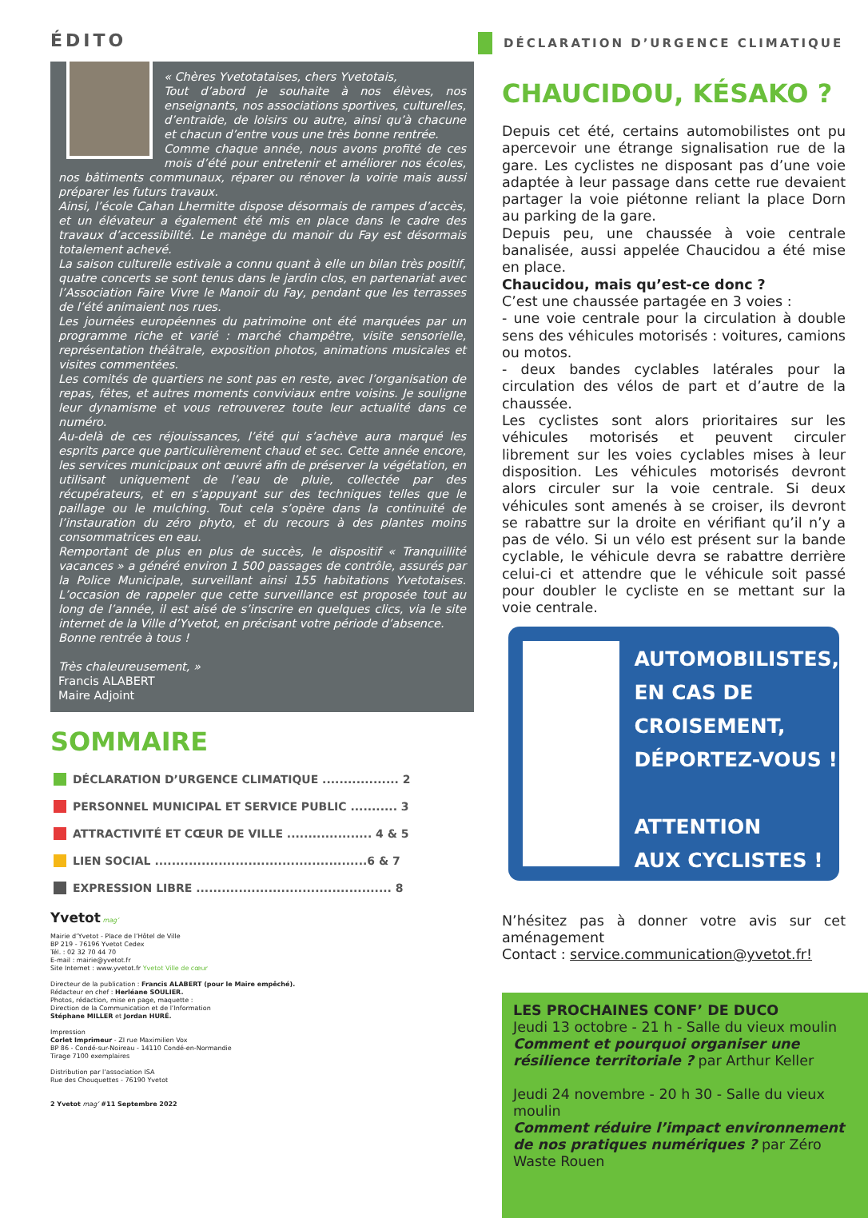ÉDITO
« Chères Yvetotataises, chers Yvetotais,
Tout d’abord je souhaite à nos élèves, nos enseignants, nos associations sportives, culturelles, d’entraide, de loisirs ou autre, ainsi qu’à chacune et chacun d’entre vous une très bonne rentrée.
Comme chaque année, nous avons profité de ces mois d’été pour entretenir et améliorer nos écoles, nos bâtiments communaux, réparer ou rénover la voirie mais aussi préparer les futurs travaux.
Ainsi, l’école Cahan Lhermitte dispose désormais de rampes d’accès, et un élévateur a également été mis en place dans le cadre des travaux d’accessibilité. Le manège du manoir du Fay est désormais totalement achevé.
La saison culturelle estivale a connu quant à elle un bilan très positif, quatre concerts se sont tenus dans le jardin clos, en partenariat avec l’Association Faire Vivre le Manoir du Fay, pendant que les terrasses de l’été animaient nos rues.
Les journées européennes du patrimoine ont été marquées par un programme riche et varié : marché champêtre, visite sensorielle, représentation théâtrale, exposition photos, animations musicales et visites commentées.
Les comités de quartiers ne sont pas en reste, avec l’organisation de repas, fêtes, et autres moments conviviaux entre voisins. Je souligne leur dynamisme et vous retrouverez toute leur actualité dans ce numéro.
Au-delà de ces réjouissances, l’été qui s’achève aura marqué les esprits parce que particulièrement chaud et sec. Cette année encore, les services municipaux ont œuvré afin de préserver la végétation, en utilisant uniquement de l’eau de pluie, collectée par des récupérateurs, et en s’appuyant sur des techniques telles que le paillage ou le mulching. Tout cela s’opère dans la continuité de l’instauration du zéro phyto, et du recours à des plantes moins consommatrices en eau.
Remportant de plus en plus de succès, le dispositif « Tranquillité vacances » a généré environ 1 500 passages de contrôle, assurés par la Police Municipale, surveillant ainsi 155 habitations Yvetotaises. L’occasion de rappeler que cette surveillance est proposée tout au long de l’année, il est aisé de s’inscrire en quelques clics, via le site internet de la Ville d’Yvetot, en précisant votre période d’absence.
Bonne rentrée à tous !
Très chaleureusement, »
Francis ALABERT
Maire Adjoint
SOMMAIRE
DÉCLARATION D’URGENCE CLIMATIQUE .................. 2
PERSONNEL MUNICIPAL ET SERVICE PUBLIC ........... 3
ATTRACTIVITÉ ET CŒUR DE VILLE .................... 4 & 5
LIEN SOCIAL ..................................................6 & 7
EXPRESSION LIBRE .............................................. 8
Yvetot mag’
Mairie d’Yvetot - Place de l’Hôtel de Ville
BP 219 - 76196 Yvetot Cedex
Tél. : 02 32 70 44 70
E-mail : mairie@yvetot.fr
Site Internet : www.yvetot.fr Yvetot Ville de cœur
Directeur de la publication : Francis ALABERT (pour le Maire empêché).
Rédacteur en chef : Herléane SOULIER.
Photos, rédaction, mise en page, maquette :
Direction de la Communication et de l’Information
Stéphane MILLER et Jordan HURÉ.
Impression
Corlet Imprimeur - ZI rue Maximilien Vox
BP 86 - Condé-sur-Noireau - 14110 Condé-en-Normandie
Tirage 7100 exemplaires
Distribution par l’association ISA
Rue des Chouquettes - 76190 Yvetot
2 Yvetot mag’ #11 Septembre 2022
DÉCLARATION D’URGENCE CLIMATIQUE
CHAUCIDOU, KÉSAKO ?
Depuis cet été, certains automobilistes ont pu apercevoir une étrange signalisation rue de la gare. Les cyclistes ne disposant pas d’une voie adaptée à leur passage dans cette rue devaient partager la voie piétonne reliant la place Dorn au parking de la gare.
Depuis peu, une chaussée à voie centrale banalisée, aussi appelée Chaucidou a été mise en place.
Chaucidou, mais qu’est-ce donc ?
C’est une chaussée partagée en 3 voies :
- une voie centrale pour la circulation à double sens des véhicules motorisés : voitures, camions ou motos.
- deux bandes cyclables latérales pour la circulation des vélos de part et d’autre de la chaussée.
Les cyclistes sont alors prioritaires sur les véhicules motorisés et peuvent circuler librement sur les voies cyclables mises à leur disposition. Les véhicules motorisés devront alors circuler sur la voie centrale. Si deux véhicules sont amenés à se croiser, ils devront se rabattre sur la droite en vérifiant qu’il n’y a pas de vélo. Si un vélo est présent sur la bande cyclable, le véhicule devra se rabattre derrière celui-ci et attendre que le véhicule soit passé pour doubler le cycliste en se mettant sur la voie centrale.
AUTOMOBILISTES,
EN CAS DE
CROISEMENT,
DÉPORTEZ-VOUS !
ATTENTION
AUX CYCLISTES !
N’hésitez pas à donner votre avis sur cet aménagement
Contact : service.communication@yvetot.fr!
LES PROCHAINES CONF’ DE DUCO
Jeudi 13 octobre - 21 h - Salle du vieux moulin
Comment et pourquoi organiser une résilience territoriale ? par Arthur Keller
Jeudi 24 novembre - 20 h 30 - Salle du vieux moulin
Comment réduire l’impact environnement de nos pratiques numériques ? par Zéro Waste Rouen